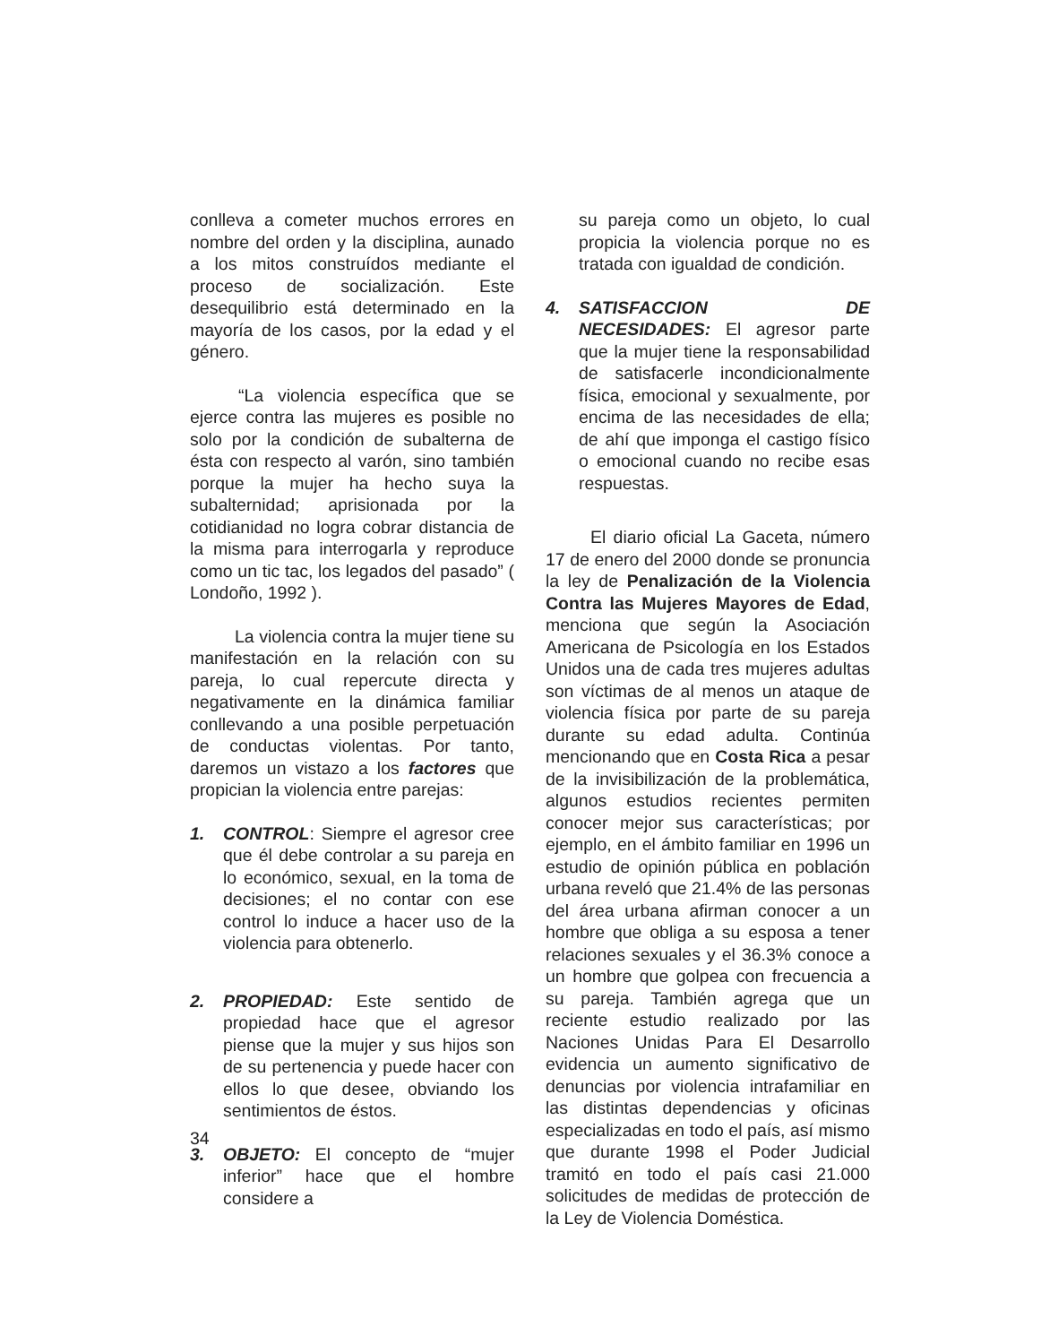conlleva a cometer muchos errores en nombre del orden y la disciplina, aunado a los mitos construídos mediante el proceso de socialización. Este desequilibrio está determinado en la mayoría de los casos, por la edad y el género.
“La violencia específica que se ejerce contra las mujeres es posible no solo por la condición de subalterna de ésta con respecto al varón, sino también porque la mujer ha hecho suya la subalternidad; aprisionada por la cotidianidad no logra cobrar distancia de la misma para interrogarla y reproduce como un tic tac, los legados del pasado” ( Londoño, 1992 ).
La violencia contra la mujer tiene su manifestación en la relación con su pareja, lo cual repercute directa y negativamente en la dinámica familiar conllevando a una posible perpetuación de conductas violentas. Por tanto, daremos un vistazo a los factores que propician la violencia entre parejas:
1. CONTROL: Siempre el agresor cree que él debe controlar a su pareja en lo económico, sexual, en la toma de decisiones; el no contar con ese control lo induce a hacer uso de la violencia para obtenerlo.
2. PROPIEDAD: Este sentido de propiedad hace que el agresor piense que la mujer y sus hijos son de su pertenencia y puede hacer con ellos lo que desee, obviando los sentimientos de éstos.
3. OBJETO: El concepto de “mujer inferior” hace que el hombre considere a
su pareja como un objeto, lo cual propicia la violencia porque no es tratada con igualdad de condición.
4. SATISFACCION DE NECESIDADES: El agresor parte que la mujer tiene la responsabilidad de satisfacerle incondicionalmente física, emocional y sexualmente, por encima de las necesidades de ella; de ahí que imponga el castigo físico o emocional cuando no recibe esas respuestas.
El diario oficial La Gaceta, número 17 de enero del 2000 donde se pronuncia la ley de Penalización de la Violencia Contra las Mujeres Mayores de Edad, menciona que según la Asociación Americana de Psicología en los Estados Unidos una de cada tres mujeres adultas son víctimas de al menos un ataque de violencia física por parte de su pareja durante su edad adulta. Continúa mencionando que en Costa Rica a pesar de la invisibilización de la problemática, algunos estudios recientes permiten conocer mejor sus características; por ejemplo, en el ámbito familiar en 1996 un estudio de opinión pública en población urbana reveló que 21.4% de las personas del área urbana afirman conocer a un hombre que obliga a su esposa a tener relaciones sexuales y el 36.3% conoce a un hombre que golpea con frecuencia a su pareja. También agrega que un reciente estudio realizado por las Naciones Unidas Para El Desarrollo evidencia un aumento significativo de denuncias por violencia intrafamiliar en las distintas dependencias y oficinas especializadas en todo el país, así mismo que durante 1998 el Poder Judicial tramitó en todo el país casi 21.000 solicitudes de medidas de protección de la Ley de Violencia Doméstica.
34